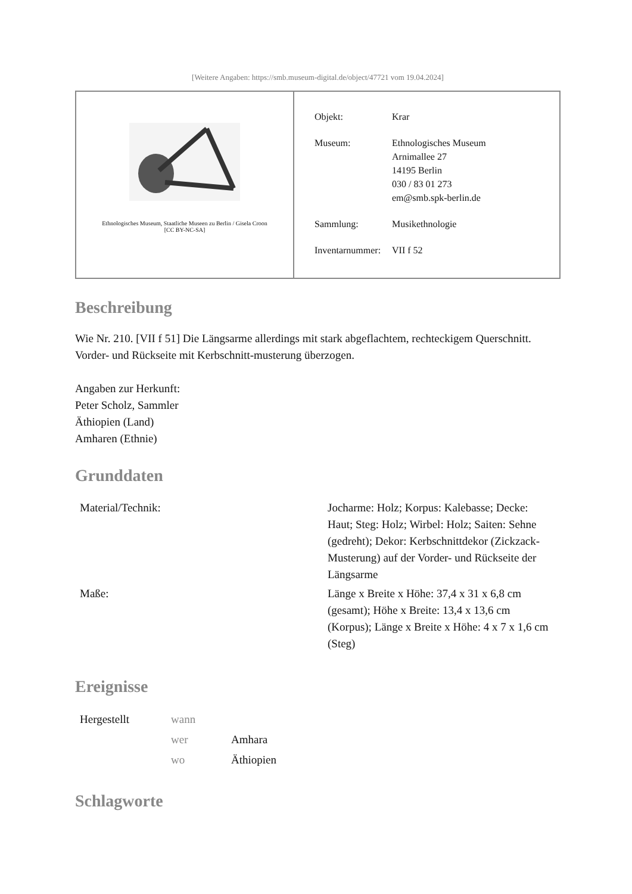[Weitere Angaben: https://smb.museum-digital.de/object/47721 vom 19.04.2024]
Ethnologisches Museum, Staatliche Museen zu Berlin / Gisela Croon
[CC BY-NC-SA]
| Objekt: | Krar |
| Museum: | Ethnologisches Museum Arnimallee 27 14195 Berlin 030 / 83 01 273 em@smb.spk-berlin.de |
| Sammlung: | Musikethnologie |
| Inventarnummer: | VII f 52 |
Beschreibung
Wie Nr. 210. [VII f 51] Die Längsarme allerdings mit stark abgeflachtem, rechteckigem Querschnitt. Vorder- und Rückseite mit Kerbschnitt-musterung überzogen.
Angaben zur Herkunft:
Peter Scholz, Sammler
Äthiopien (Land)
Amharen (Ethnie)
Grunddaten
| Material/Technik: | Jocharme: Holz; Korpus: Kalebasse; Decke: Haut; Steg: Holz; Wirbel: Holz; Saiten: Sehne (gedreht); Dekor: Kerbschnittdekor (Zickzack-Musterung) auf der Vorder- und Rückseite der Längsarme |
| Maße: | Länge x Breite x Höhe: 37,4 x 31 x 6,8 cm (gesamt); Höhe x Breite: 13,4 x 13,6 cm (Korpus); Länge x Breite x Höhe: 4 x 7 x 1,6 cm (Steg) |
Ereignisse
| Hergestellt | wann | |
| | wer | Amhara |
| | wo | Äthiopien |
Schlagworte